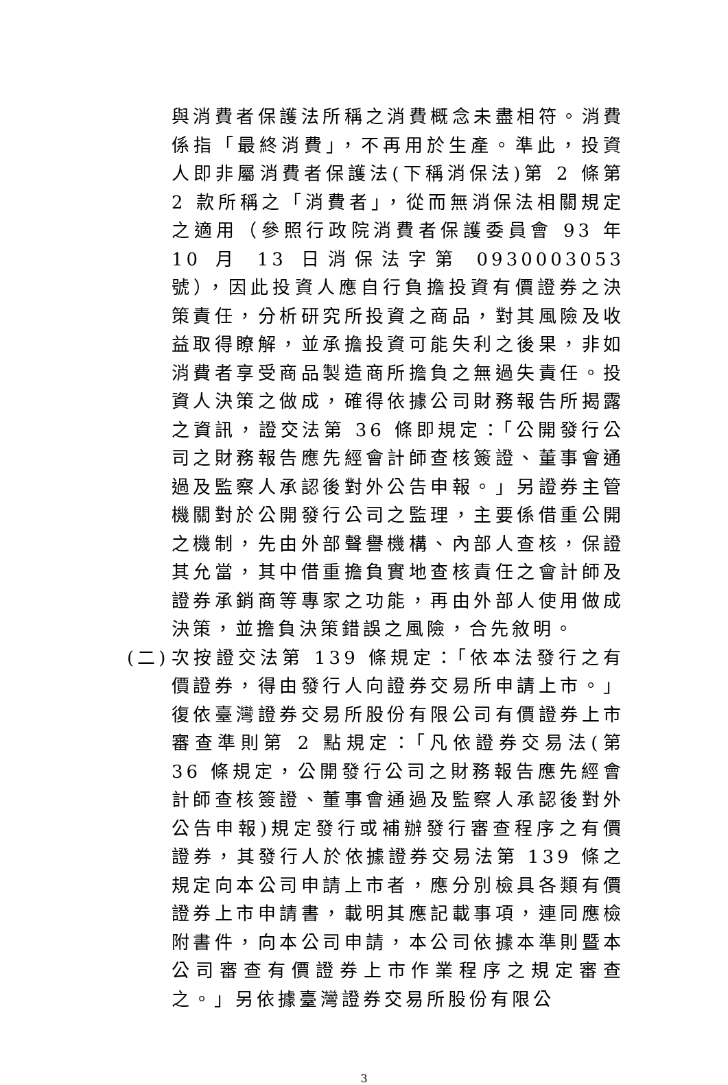與消費者保護法所稱之消費概念未盡相符。消費係指「最終消費」，不再用於生產。準此，投資人即非屬消費者保護法(下稱消保法)第 2 條第 2 款所稱之「消費者」，從而無消保法相關規定之適用（參照行政院消費者保護委員會 93 年 10 月 13 日消保法字第 0930003053 號），因此投資人應自行負擔投資有價證券之決策責任，分析研究所投資之商品，對其風險及收益取得瞭解，並承擔投資可能失利之後果，非如消費者享受商品製造商所擔負之無過失責任。投資人決策之做成，確得依據公司財務報告所揭露之資訊，證交法第 36 條即規定：「公開發行公司之財務報告應先經會計師查核簽證、董事會通過及監察人承認後對外公告申報。」另證券主管機關對於公開發行公司之監理，主要係借重公開之機制，先由外部聲譽機構、內部人查核，保證其允當，其中借重擔負實地查核責任之會計師及證券承銷商等專家之功能，再由外部人使用做成決策，並擔負決策錯誤之風險，合先敘明。
(二) 次按證交法第 139 條規定：「依本法發行之有價證券，得由發行人向證券交易所申請上市。」復依臺灣證券交易所股份有限公司有價證券上市審查準則第 2 點規定：「凡依證券交易法(第 36 條規定，公開發行公司之財務報告應先經會計師查核簽證、董事會通過及監察人承認後對外公告申報)規定發行或補辦發行審查程序之有價證券，其發行人於依據證券交易法第 139 條之規定向本公司申請上市者，應分別檢具各類有價證券上市申請書，載明其應記載事項，連同應檢附書件，向本公司申請，本公司依據本準則暨本公司審查有價證券上市作業程序之規定審查之。」另依據臺灣證券交易所股份有限公
3